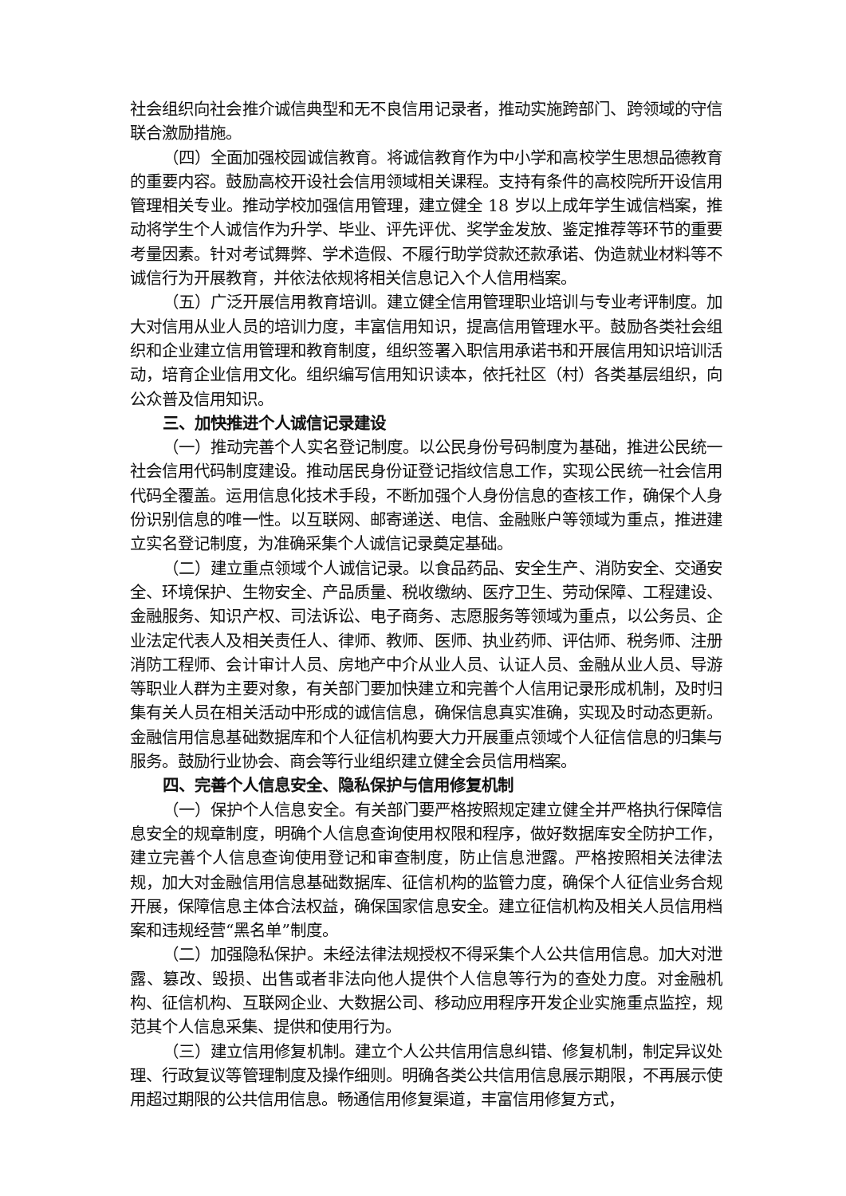社会组织向社会推介诚信典型和无不良信用记录者，推动实施跨部门、跨领域的守信联合激励措施。
（四）全面加强校园诚信教育。将诚信教育作为中小学和高校学生思想品德教育的重要内容。鼓励高校开设社会信用领域相关课程。支持有条件的高校院所开设信用管理相关专业。推动学校加强信用管理，建立健全 18 岁以上成年学生诚信档案，推动将学生个人诚信作为升学、毕业、评先评优、奖学金发放、鉴定推荐等环节的重要考量因素。针对考试舞弊、学术造假、不履行助学贷款还款承诺、伪造就业材料等不诚信行为开展教育，并依法依规将相关信息记入个人信用档案。
（五）广泛开展信用教育培训。建立健全信用管理职业培训与专业考评制度。加大对信用从业人员的培训力度，丰富信用知识，提高信用管理水平。鼓励各类社会组织和企业建立信用管理和教育制度，组织签署入职信用承诺书和开展信用知识培训活动，培育企业信用文化。组织编写信用知识读本，依托社区（村）各类基层组织，向公众普及信用知识。
三、加快推进个人诚信记录建设
（一）推动完善个人实名登记制度。以公民身份号码制度为基础，推进公民统一社会信用代码制度建设。推动居民身份证登记指纹信息工作，实现公民统一社会信用代码全覆盖。运用信息化技术手段，不断加强个人身份信息的查核工作，确保个人身份识别信息的唯一性。以互联网、邮寄递送、电信、金融账户等领域为重点，推进建立实名登记制度，为准确采集个人诚信记录奠定基础。
（二）建立重点领域个人诚信记录。以食品药品、安全生产、消防安全、交通安全、环境保护、生物安全、产品质量、税收缴纳、医疗卫生、劳动保障、工程建设、金融服务、知识产权、司法诉讼、电子商务、志愿服务等领域为重点，以公务员、企业法定代表人及相关责任人、律师、教师、医师、执业药师、评估师、税务师、注册消防工程师、会计审计人员、房地产中介从业人员、认证人员、金融从业人员、导游等职业人群为主要对象，有关部门要加快建立和完善个人信用记录形成机制，及时归集有关人员在相关活动中形成的诚信信息，确保信息真实准确，实现及时动态更新。金融信用信息基础数据库和个人征信机构要大力开展重点领域个人征信信息的归集与服务。鼓励行业协会、商会等行业组织建立健全会员信用档案。
四、完善个人信息安全、隐私保护与信用修复机制
（一）保护个人信息安全。有关部门要严格按照规定建立健全并严格执行保障信息安全的规章制度，明确个人信息查询使用权限和程序，做好数据库安全防护工作，建立完善个人信息查询使用登记和审查制度，防止信息泄露。严格按照相关法律法规，加大对金融信用信息基础数据库、征信机构的监管力度，确保个人征信业务合规开展，保障信息主体合法权益，确保国家信息安全。建立征信机构及相关人员信用档案和违规经营“黑名单”制度。
（二）加强隐私保护。未经法律法规授权不得采集个人公共信用信息。加大对泄露、篡改、毁损、出售或者非法向他人提供个人信息等行为的查处力度。对金融机构、征信机构、互联网企业、大数据公司、移动应用程序开发企业实施重点监控，规范其个人信息采集、提供和使用行为。
（三）建立信用修复机制。建立个人公共信用信息纠错、修复机制，制定异议处理、行政复议等管理制度及操作细则。明确各类公共信用信息展示期限，不再展示使用超过期限的公共信用信息。畅通信用修复渠道，丰富信用修复方式，